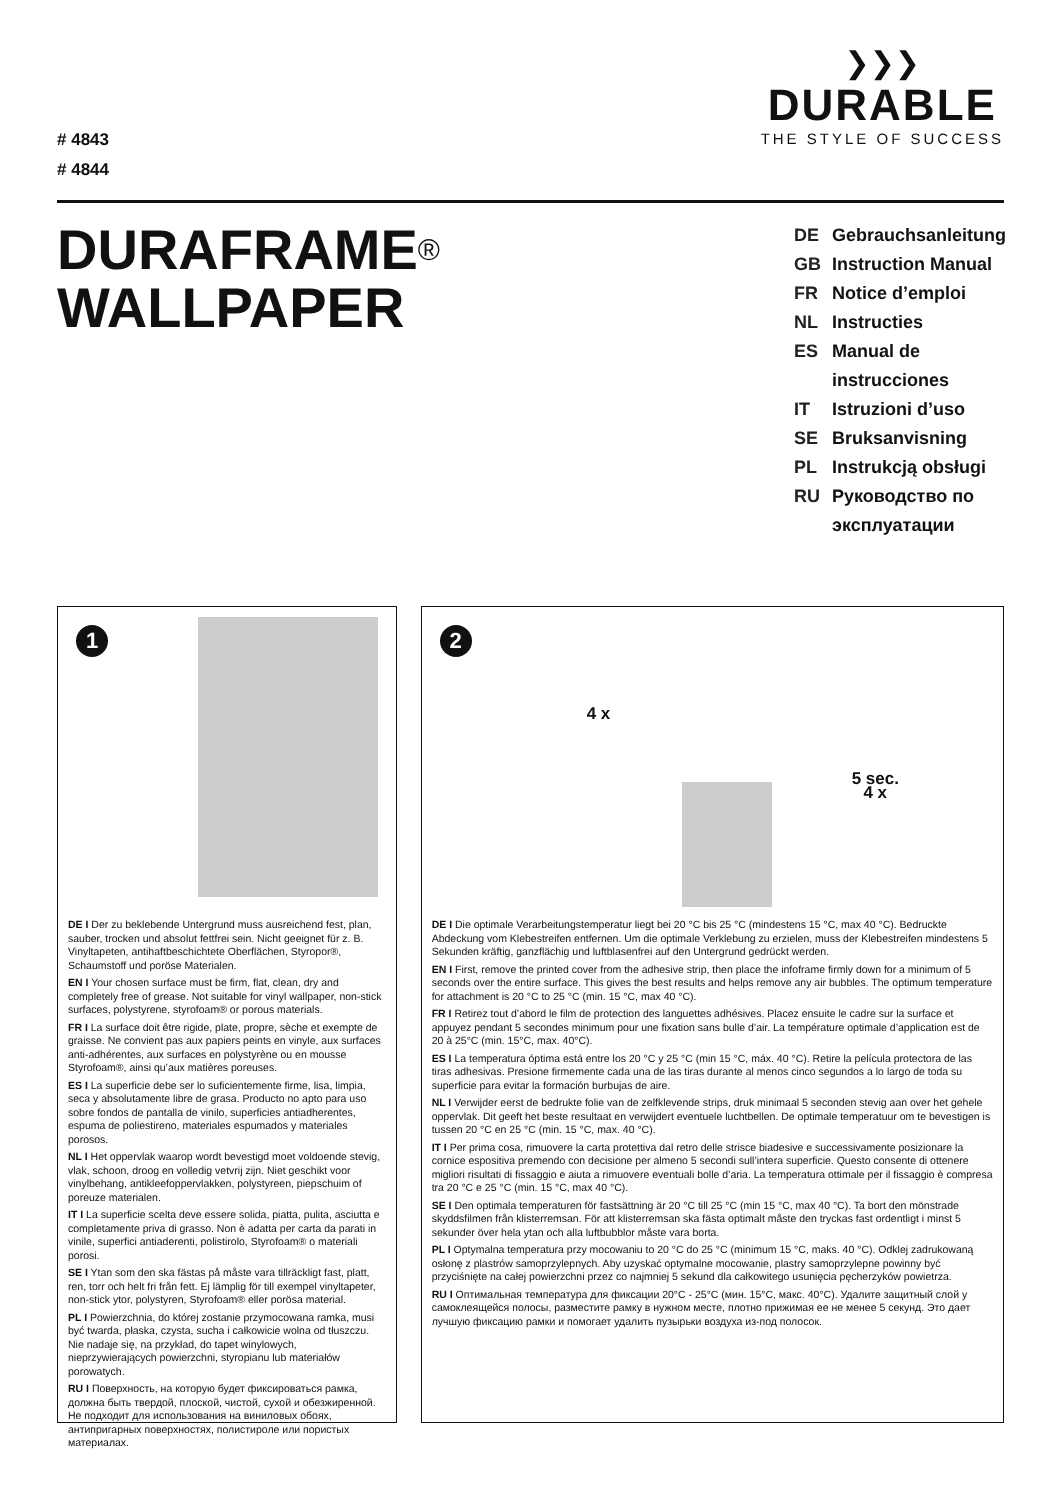# 4843
# 4844
❯❯❯
DURABLE
THE STYLE OF SUCCESS
DURAFRAME®
WALLPAPER
DE Gebrauchsanleitung
GB Instruction Manual
FR Notice d’emploi
NL Instructies
ES Manual de
instrucciones
IT Istruzioni d’uso
SE Bruksanvisning
PL Instrukcją obsługi
RU Руководство по
эксплуатации
1
DE I Der zu beklebende Untergrund muss ausreichend fest, plan, sauber, trocken und absolut fettfrei sein. Nicht geeignet für z. B. Vinyltapeten, antihaftbeschichtete Oberflächen, Styropor®, Schaumstoff und poröse Materialen.
EN I Your chosen surface must be firm, flat, clean, dry and completely free of grease. Not suitable for vinyl wallpaper, non-stick surfaces, polystyrene, styrofoam® or porous materials.
FR I La surface doit être rigide, plate, propre, sèche et exempte de graisse. Ne convient pas aux papiers peints en vinyle, aux surfaces anti-adhérentes, aux surfaces en polystyrène ou en mousse Styrofoam®, ainsi qu’aux matières poreuses.
ES I La superficie debe ser lo suficientemente firme, lisa, limpia, seca y absolutamente libre de grasa. Producto no apto para uso sobre fondos de pantalla de vinilo, superficies antiadherentes, espuma de poliestireno, materiales espumados y materiales porosos.
NL I Het oppervlak waarop wordt bevestigd moet voldoende stevig, vlak, schoon, droog en volledig vetvrij zijn. Niet geschikt voor vinylbehang, antikleefoppervlakken, polystyreen, piepschuim of poreuze materialen.
IT I La superficie scelta deve essere solida, piatta, pulita, asciutta e completamente priva di grasso. Non è adatta per carta da parati in vinile, superfici antiaderenti, polistirolo, Styrofoam® o materiali porosi.
SE I Ytan som den ska fästas på måste vara tillräckligt fast, platt, ren, torr och helt fri från fett. Ej lämplig för till exempel vinyltapeter, non-stick ytor, polystyren, Styrofoam® eller porösa material.
PL I Powierzchnia, do której zostanie przymocowana ramka, musi być twarda, płaska, czysta, sucha i całkowicie wolna od tłuszczu. Nie nadaje się, na przykład, do tapet winylowych, nieprzywierających powierzchni, styropianu lub materiałów porowatych.
RU I Поверхность, на которую будет фиксироваться рамка, должна быть твердой, плоской, чистой, сухой и обезжиренной. Не подходит для использования на виниловых обоях, антипригарных поверхностях, полистироле или пористых материалах.
2
4 x
5 sec.
4 x
DE I Die optimale Verarbeitungstemperatur liegt bei 20 °C bis 25 °C (mindestens 15 °C, max 40 °C). Bedruckte Abdeckung vom Klebestreifen entfernen. Um die optimale Verklebung zu erzielen, muss der Klebestreifen mindestens 5 Sekunden kräftig, ganzflächig und luftblasenfrei auf den Untergrund gedrückt werden.
EN I First, remove the printed cover from the adhesive strip, then place the infoframe firmly down for a minimum of 5 seconds over the entire surface. This gives the best results and helps remove any air bubbles. The optimum temperature for attachment is 20 °C to 25 °C (min. 15 °C, max 40 °C).
FR I Retirez tout d’abord le film de protection des languettes adhésives. Placez ensuite le cadre sur la surface et appuyez pendant 5 secondes minimum pour une fixation sans bulle d’air. La température optimale d’application est de 20 à 25°C (min. 15°C, max. 40°C).
ES I La temperatura óptima está entre los 20 °C y 25 °C (min 15 °C, máx. 40 °C). Retire la película protectora de las tiras adhesivas. Presione firmemente cada una de las tiras durante al menos cinco segundos a lo largo de toda su superficie para evitar la formación burbujas de aire.
NL I Verwijder eerst de bedrukte folie van de zelfklevende strips, druk minimaal 5 seconden stevig aan over het gehele oppervlak. Dit geeft het beste resultaat en verwijdert eventuele luchtbellen. De optimale temperatuur om te bevestigen is tussen 20 °C en 25 °C (min. 15 °C, max. 40 °C).
IT I Per prima cosa, rimuovere la carta protettiva dal retro delle strisce biadesive e successivamente posizionare la cornice espositiva premendo con decisione per almeno 5 secondi sull’intera superficie. Questo consente di ottenere migliori risultati di fissaggio e aiuta a rimuovere eventuali bolle d’aria. La temperatura ottimale per il fissaggio è compresa tra 20 °C e 25 °C (min. 15 °C, max 40 °C).
SE I Den optimala temperaturen för fastsättning är 20 °C till 25 °C (min 15 °C, max 40 °C). Ta bort den mönstrade skyddsfilmen från klisterremsan. För att klisterremsan ska fästa optimalt måste den tryckas fast ordentligt i minst 5 sekunder över hela ytan och alla luftbubblor måste vara borta.
PL I Optymalna temperatura przy mocowaniu to 20 °C do 25 °C (minimum 15 °C, maks. 40 °C). Odklej zadrukowaną osłonę z plastrów samoprzylepnych. Aby uzyskać optymalne mocowanie, plastry samoprzylepne powinny być przyciśnięte na całej powierzchni przez co najmniej 5 sekund dla całkowitego usunięcia pęcherzyków powietrza.
RU I Оптимальная температура для фиксации 20°C - 25°C (мин. 15°C, макс. 40°C). Удалите защитный слой у самоклеящейся полосы, разместите рамку в нужном месте, плотно прижимая ее не менее 5 секунд. Это дает лучшую фиксацию рамки и помогает удалить пузырьки воздуха из-под полосок.